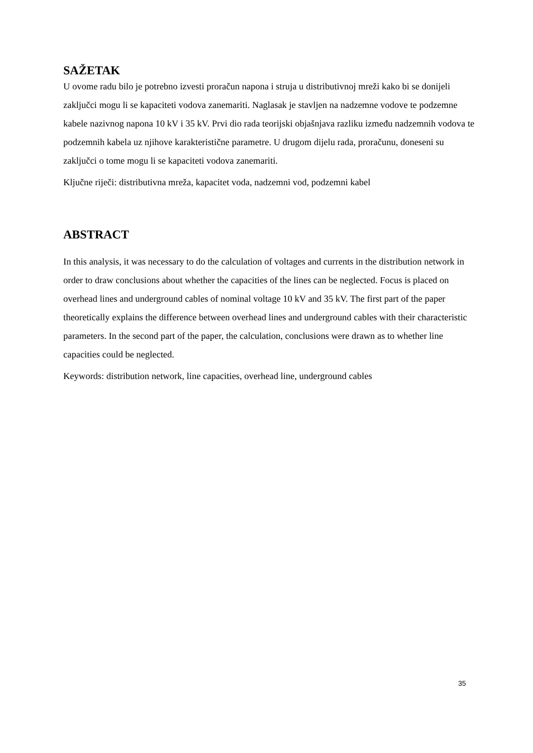SAŽETAK
U ovome radu bilo je potrebno izvesti proračun napona i struja u distributivnoj mreži kako bi se donijeli zaključci mogu li se kapaciteti vodova zanemariti. Naglasak je stavljen na nadzemne vodove te podzemne kabele nazivnog napona 10 kV i 35 kV. Prvi dio rada teorijski objašnjava razliku između nadzemnih vodova te podzemnih kabela uz njihove karakteristične parametre. U drugom dijelu rada, proračunu, doneseni su zaključci o tome mogu li se kapaciteti vodova zanemariti.
Ključne riječi: distributivna mreža, kapacitet voda, nadzemni vod, podzemni kabel
ABSTRACT
In this analysis, it was necessary to do the calculation of voltages and currents in the distribution network in order to draw conclusions about whether the capacities of the lines can be neglected. Focus is placed on overhead lines and underground cables of nominal voltage 10 kV and 35 kV. The first part of the paper theoretically explains the difference between overhead lines and underground cables with their characteristic parameters. In the second part of the paper, the calculation, conclusions were drawn as to whether line capacities could be neglected.
Keywords: distribution network, line capacities, overhead line, underground cables
35